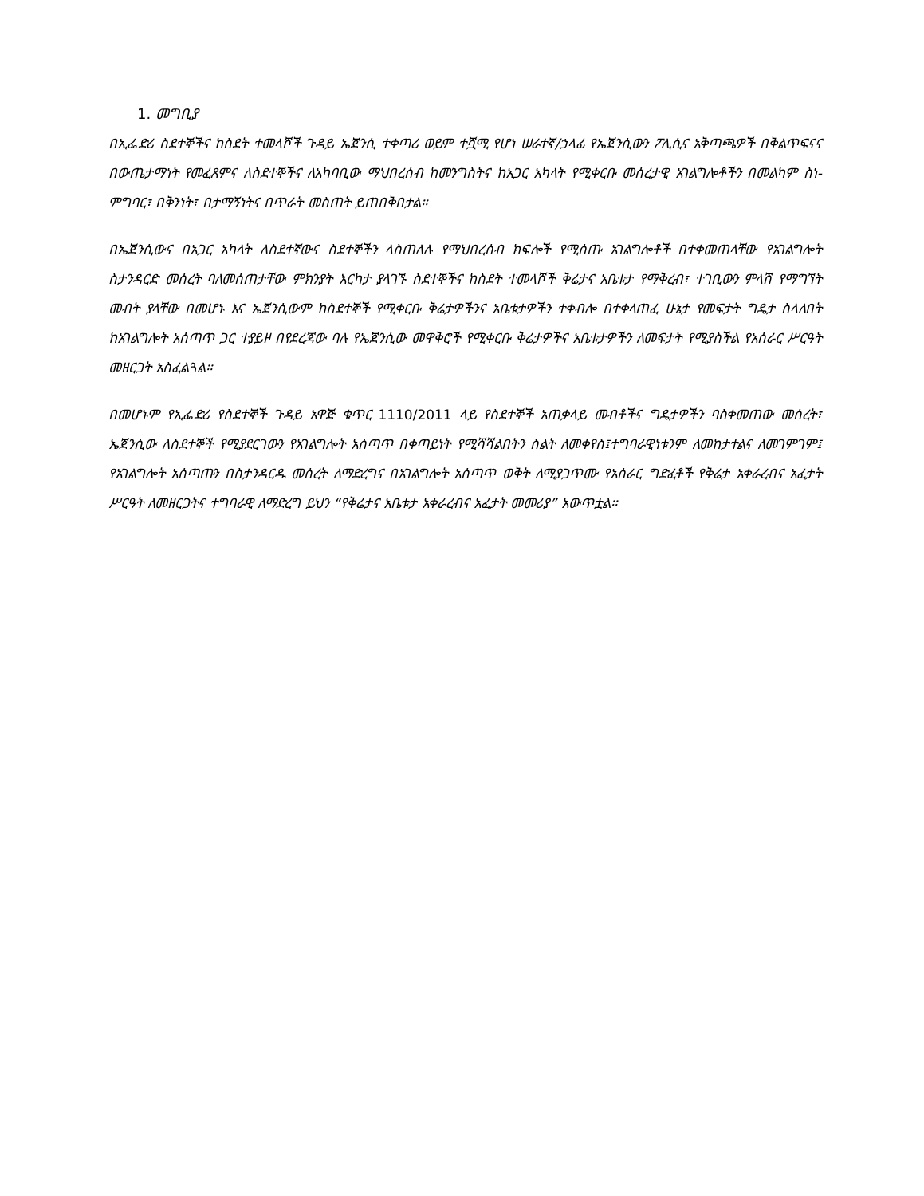1. መግቢያ
በኢፌድሪ ስደተኞችና ከስደት ተመላሾች ጉዳይ ኤጀንሲ ተቀጣሪ ወይም ተሿሚ የሆነ ሠራተኛ/ኃላፊ የኤጀንሲውን ፖሊሲና አቅጣጫዎች በቅልጥፍናና በውጤታማነት የመፈጸምና ለስደተኞችና ለአካባቢው ማህበረሰብ ከመንግስትና ከአጋር አካላት የሚቀርቡ መሰረታዊ አገልግሎቶችን በመልካም ስነ-ምግባር፣ በቅንነት፣ በታማኝነትና በጥራት መስጠት ይጠበቅበታል።
በኤጀንሲውና በአጋር አካላት ለስደተኛውና ስደተኞችን ላስጠለሉ የማህበረሰብ ክፍሎች የሚሰጡ አገልግሎቶች በተቀመጠላቸው የአገልግሎት ስታንዳርድ መሰረት ባለመሰጠታቸው ምክንያት እርካታ ያላገኙ ስደተኞችና ከስደት ተመላሾች ቅሬታና አቤቱታ የማቅረብ፣ ተገቢውን ምላሽ የማግኘት መብት ያላቸው በመሆኑ እና ኤጀንሲውም ከስደተኞች የሚቀርቡ ቅሬታዎችንና አቤቱታዎችን ተቀብሎ በተቀላጠፈ ሁኔታ የመፍታት ግዴታ ስላለበት ከአገልግሎት አሰጣጥ ጋር ተያይዞ በየደረጃው ባሉ የኤጀንሲው መዋቅሮች የሚቀርቡ ቅሬታዎችና አቤቱታዎችን ለመፍታት የሚያስችል የአሰራር ሥርዓት መዘርጋት አስፈልጓል።
በመሆኑም የኢፌድሪ የስደተኞች ጉዳይ አዋጅ ቁጥር 1110/2011 ላይ የስደተኞች አጠቃላይ መብቶችና ግዴታዎችን ባስቀመጠው መሰረት፣ ኤጀንሲው ለስደተኞች የሚያደርገውን የአገልግሎት አሰጣጥ በቀጣይነት የሚሻሻልበትን ስልት ለመቀየስ፤ተግባራዊነቱንም ለመከታተልና ለመገምገም፤ የአገልግሎት አሰጣጡን በስታንዳርዱ መሰረት ለማድረግና በአገልግሎት አሰጣጥ ወቅት ለሚያጋጥሙ የአሰራር ግድፈቶች የቅሬታ አቀራረብና አፈታት ሥርዓት ለመዘርጋትና ተግባራዊ ለማድረግ ይህን “የቅሬታና አቤቱታ አቀራረብና አፈታት መመሪያ” አውጥቷል።